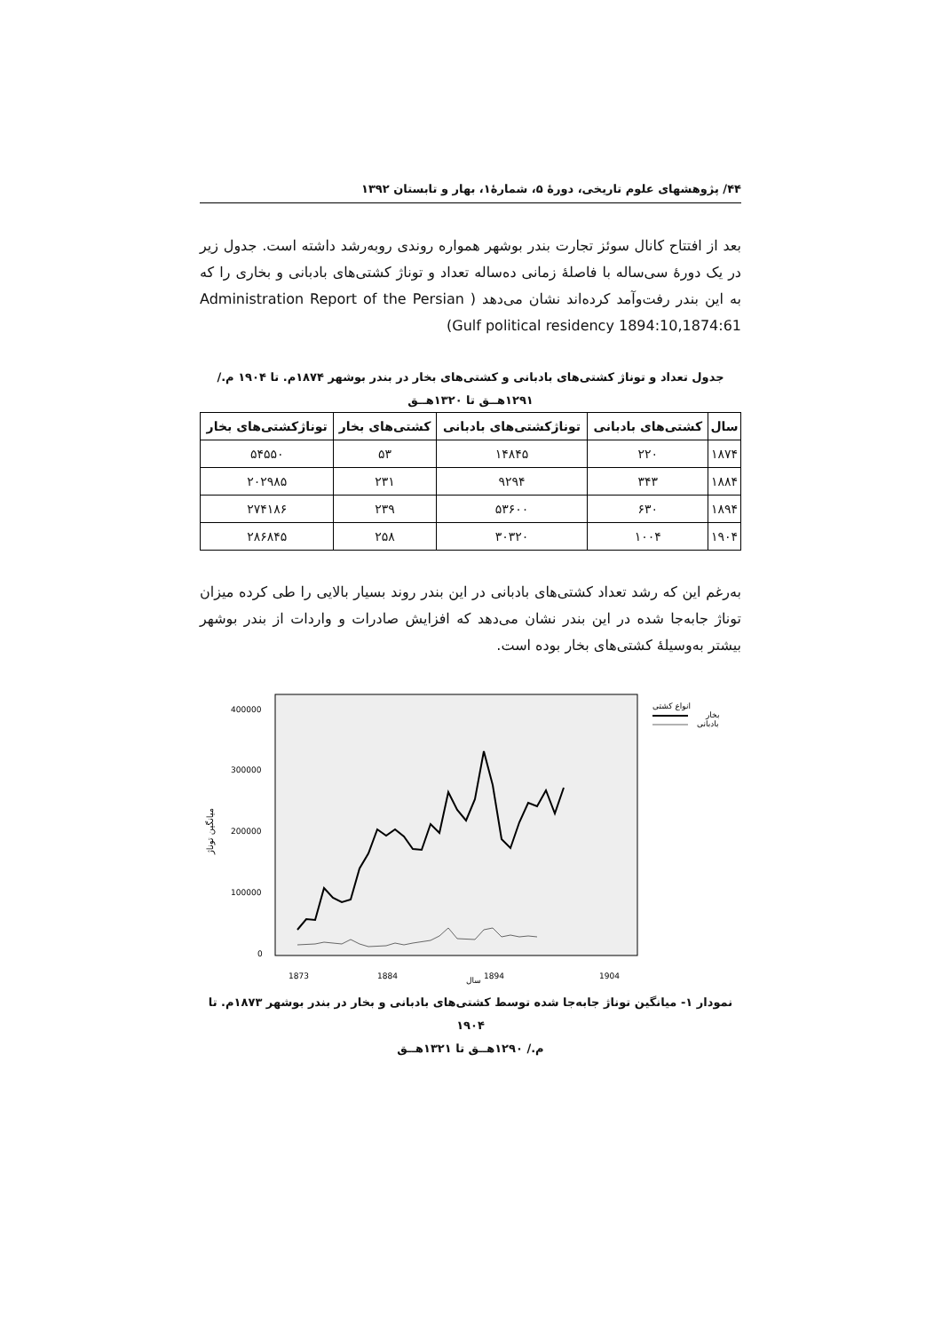۴۴/ پژوهشهای علوم تاریخی، دورهٔ ۵، شمارهٔ۱، بهار و تابستان ۱۳۹۲
بعد از افتتاح کانال سوئز تجارت بندر بوشهر همواره روندی روبه‌رشد داشته است. جدول زیر در یک دورهٔ سی‌ساله با فاصلهٔ زمانی ده‌ساله تعداد و توناژ کشتی‌های بادبانی و بخاری را که به این بندر رفت‌وآمد کرده‌اند نشان می‌دهد ( Administration Report of the Persian Gulf political residency 1894:10,1874:61)
جدول تعداد و توناژ کشتی‌های بادبانی و کشتی‌های بخار در بندر بوشهر ۱۸۷۴م. تا ۱۹۰۴ م./
۱۲۹۱هــق تا ۱۳۲۰هــق
| سال | کشتی‌های بادبانی | توناژکشتی‌های بادبانی | کشتی‌های بخار | توناژکشتی‌های بخار |
| --- | --- | --- | --- | --- |
| ۱۸۷۴ | ۲۲۰ | ۱۴۸۴۵ | ۵۳ | ۵۴۵۵۰ |
| ۱۸۸۴ | ۳۴۳ | ۹۲۹۴ | ۲۳۱ | ۲۰۲۹۸۵ |
| ۱۸۹۴ | ۶۳۰ | ۵۳۶۰۰ | ۲۳۹ | ۲۷۴۱۸۶ |
| ۱۹۰۴ | ۱۰۰۴ | ۳۰۳۲۰ | ۲۵۸ | ۲۸۶۸۴۵ |
به‌رغم این که رشد تعداد کشتی‌های بادبانی در این بندر روند بسیار بالایی را طی کرده میزان توناژ جابه‌جا شده در این بندر نشان می‌دهد که افزایش صادرات و واردات از بندر بوشهر بیشتر به‌وسیلهٔ کشتی‌های بخار بوده است.
400000
300000
200000
100000
0
انواع کشتی
بخار
بادبانی
سال
1873
1884
1894
1904
میانگین توناژ
نمودار ۱- میانگین توناژ جابه‌جا شده توسط کشتی‌های بادبانی و بخار در بندر بوشهر ۱۸۷۳م. تا ۱۹۰۴
م./ ۱۲۹۰هــق تا ۱۳۲۱هــق